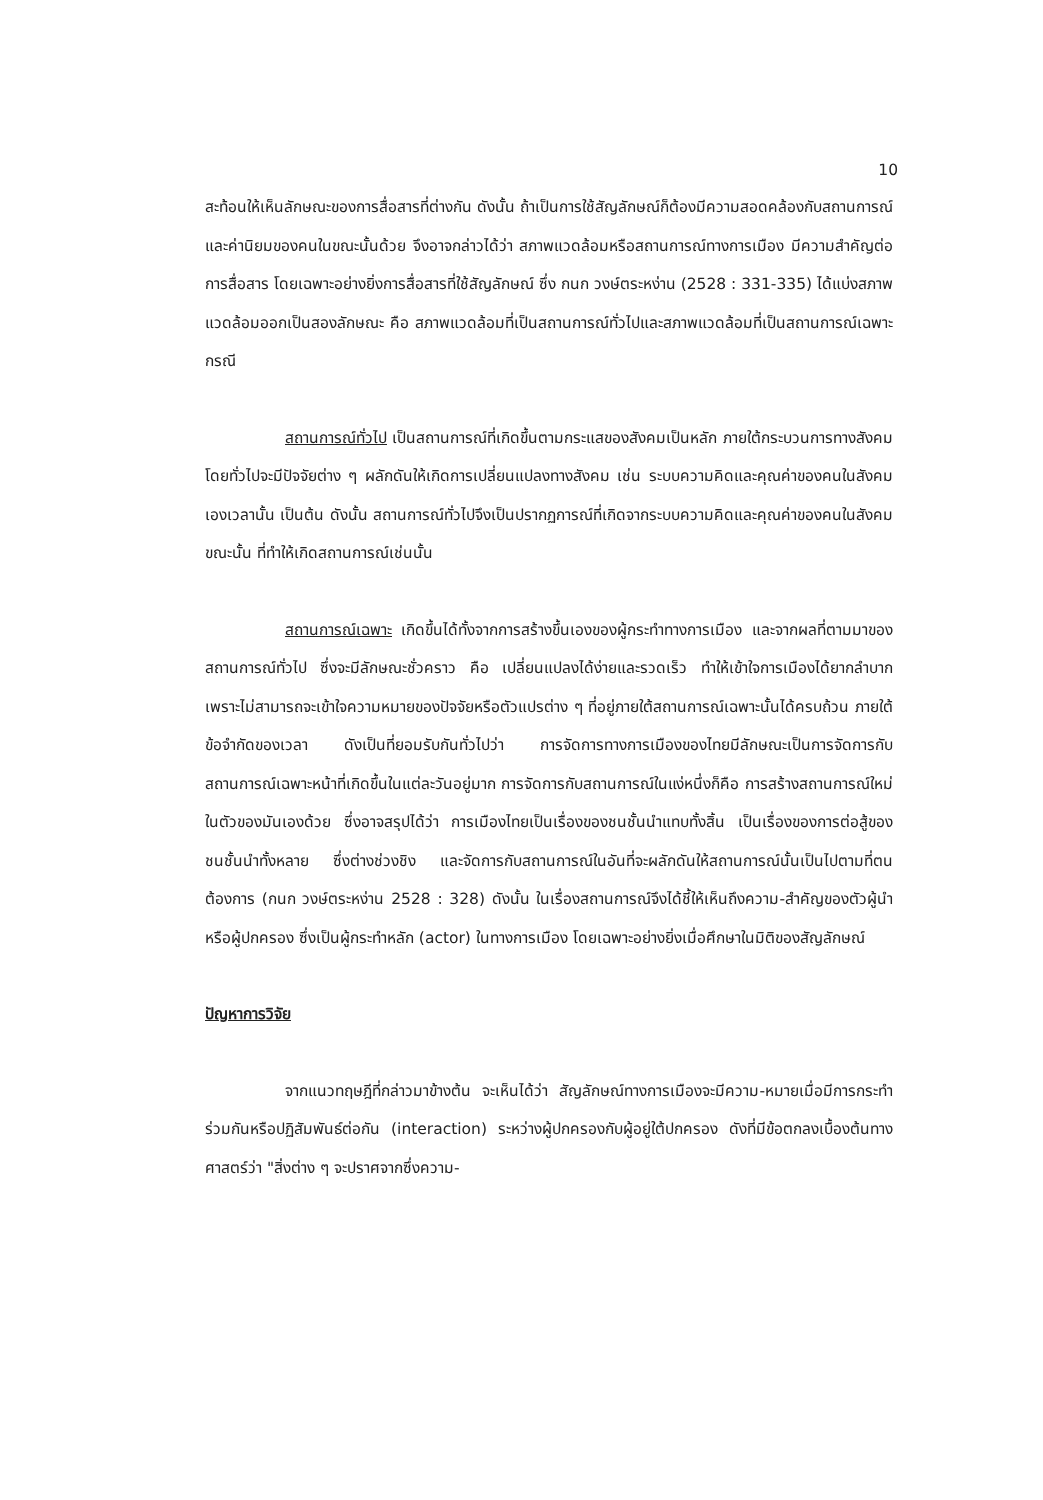10
สะท้อนให้เห็นลักษณะของการสื่อสารที่ต่างกัน ดังนั้น ถ้าเป็นการใช้สัญลักษณ์ก็ต้องมีความสอดคล้องกับสถานการณ์และค่านิยมของคนในขณะนั้นด้วย จึงอาจกล่าวได้ว่า สภาพแวดล้อมหรือสถานการณ์ทางการเมือง มีความสำคัญต่อการสื่อสาร โดยเฉพาะอย่างยิ่งการสื่อสารที่ใช้สัญลักษณ์ ซึ่ง กนก วงษ์ตระหง่าน (2528 : 331-335) ได้แบ่งสภาพแวดล้อมออกเป็นสองลักษณะ คือ สภาพแวดล้อมที่เป็นสถานการณ์ทั่วไปและสภาพแวดล้อมที่เป็นสถานการณ์เฉพาะกรณี
สถานการณ์ทั่วไป เป็นสถานการณ์ที่เกิดขึ้นตามกระแสของสังคมเป็นหลัก ภายใต้กระบวนการทางสังคมโดยทั่วไปจะมีปัจจัยต่าง ๆ ผลักดันให้เกิดการเปลี่ยนแปลงทางสังคม เช่น ระบบความคิดและคุณค่าของคนในสังคมเองเวลานั้น เป็นต้น ดังนั้น สถานการณ์ทั่วไปจึงเป็นปรากฏการณ์ที่เกิดจากระบบความคิดและคุณค่าของคนในสังคมขณะนั้น ที่ทำให้เกิดสถานการณ์เช่นนั้น
สถานการณ์เฉพาะ เกิดขึ้นได้ทั้งจากการสร้างขึ้นเองของผู้กระทำทางการเมือง และจากผลที่ตามมาของสถานการณ์ทั่วไป ซึ่งจะมีลักษณะชั่วคราว คือ เปลี่ยนแปลงได้ง่ายและรวดเร็ว ทำให้เข้าใจการเมืองได้ยากลำบาก เพราะไม่สามารถจะเข้าใจความหมายของปัจจัยหรือตัวแปรต่าง ๆ ที่อยู่ภายใต้สถานการณ์เฉพาะนั้นได้ครบถ้วน ภายใต้ข้อจำกัดของเวลา ดังเป็นที่ยอมรับกันทั่วไปว่า การจัดการทางการเมืองของไทยมีลักษณะเป็นการจัดการกับสถานการณ์เฉพาะหน้าที่เกิดขึ้นในแต่ละวันอยู่มาก การจัดการกับสถานการณ์ในแง่หนึ่งก็คือ การสร้างสถานการณ์ใหม่ในตัวของมันเองด้วย ซึ่งอาจสรุปได้ว่า การเมืองไทยเป็นเรื่องของชนชั้นนำแทบทั้งสิ้น เป็นเรื่องของการต่อสู้ของชนชั้นนำทั้งหลาย ซึ่งต่างช่วงชิง และจัดการกับสถานการณ์ในอันที่จะผลักดันให้สถานการณ์นั้นเป็นไปตามที่ตนต้องการ (กนก วงษ์ตระหง่าน 2528 : 328) ดังนั้น ในเรื่องสถานการณ์จึงได้ชี้ให้เห็นถึงความ-สำคัญของตัวผู้นำหรือผู้ปกครอง ซึ่งเป็นผู้กระทำหลัก (actor) ในทางการเมือง โดยเฉพาะอย่างยิ่งเมื่อศึกษาในมิติของสัญลักษณ์
ปัญหาการวิจัย
จากแนวทฤษฎีที่กล่าวมาข้างต้น จะเห็นได้ว่า สัญลักษณ์ทางการเมืองจะมีความ-หมายเมื่อมีการกระทำร่วมกันหรือปฏิสัมพันธ์ต่อกัน (interaction) ระหว่างผู้ปกครองกับผู้อยู่ใต้ปกครอง ดังที่มีข้อตกลงเบื้องต้นทางศาสตร์ว่า "สิ่งต่าง ๆ จะปราศจากซึ่งความ-